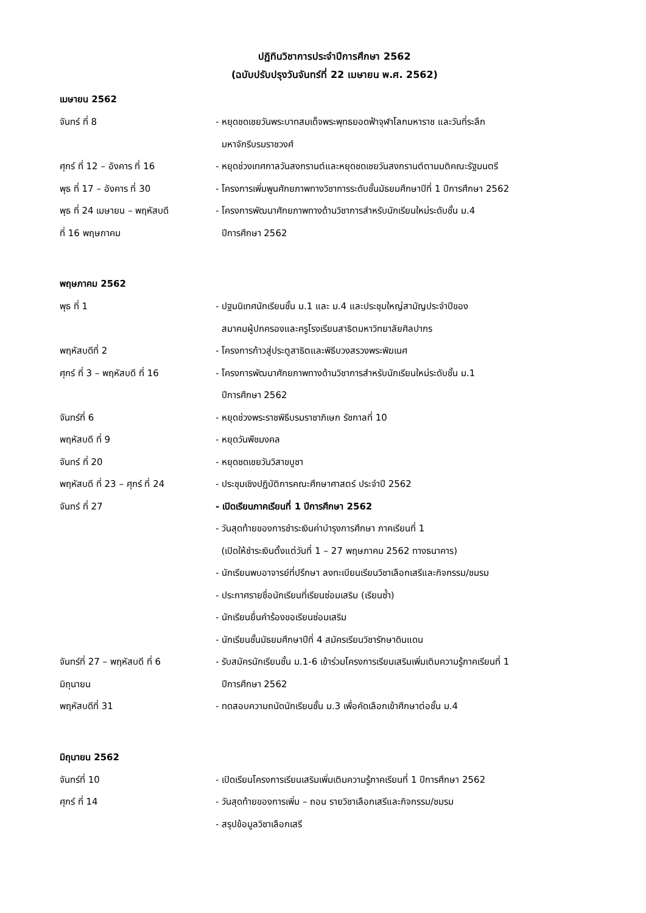ปฏิทินวิชาการประจำปีการศึกษา 2562
(ฉบับปรับปรุงวันจันทร์ที่ 22 เมษายน พ.ศ. 2562)
เมษายน 2562
จันทร์ ที่ 8 - หยุดชดเชยวันพระบาทสมเด็จพระพุทธยอดฟ้าจุฬาโลกมหาราช และวันที่ระลึก
มหาจักรีบรมราชวงศ์
ศุกร์ ที่ 12 – อังคาร ที่ 16 - หยุดช่วงเทศกาลวันสงกรานต์และหยุดชดเชยวันสงกรานต์ตามมติคณะรัฐมนตรี
พุธ ที่ 17 – อังคาร ที่ 30 - โครงการเพิ่มพูนศักยภาพทางวิชาการระดับชั้นมัธยมศึกษาปีที่ 1 ปีการศึกษา 2562
พุธ ที่ 24 เมษายน – พฤหัสบดี
ที่ 16 พฤษภาคม
- โครงการพัฒนาศักยภาพทางด้านวิชาการสำหรับนักเรียนใหม่ระดับชั้น ม.4
ปีการศึกษา 2562
พฤษภาคม 2562
พุธ ที่ 1 - ปฐมนิเทศนักเรียนชั้น ม.1 และ ม.4 และประชุมใหญ่สามัญประจำปีของ
สมาคมผู้ปกครองและครูโรงเรียนสาธิตมหาวิทยาลัยศิลปากร
พฤหัสบดีที่ 2 - โครงการก้าวสู่ประตูสาธิตและพิธีบวงสรวงพระพิฆเนศ
ศุกร์ ที่ 3 – พฤหัสบดี ที่ 16
- โครงการพัฒนาศักยภาพทางด้านวิชาการสำหรับนักเรียนใหม่ระดับชั้น ม.1
ปีการศึกษา 2562
จันทร์ที่ 6 - หยุดช่วงพระราชพิธีบรมราชาภิเษก รัชกาลที่ 10
พฤหัสบดี ที่ 9 - หยุดวันพืชมงคล
จันทร์ ที่ 20 - หยุดชดเชยวันวิสาขบูชา
พฤหัสบดี ที่ 23 – ศุกร์ ที่ 24
- ประชุมเชิงปฏิบัติการคณะศึกษาศาสตร์ ประจำปี 2562
จันทร์ ที่ 27 - เปิดเรียนภาคเรียนที่ 1 ปีการศึกษา 2562
- วันสุดท้ายของการชำระเงินค่าบำรุงการศึกษา ภาคเรียนที่ 1
(เปิดให้ชำระเงินตั้งแต่วันที่ 1 – 27 พฤษภาคม 2562 ทางธนาคาร)
- นักเรียนพบอาจารย์ที่ปรึกษา ลงทะเบียนเรียนวิชาเลือกเสรีและกิจกรรม/ชมรม
- ประกาศรายชื่อนักเรียนที่เรียนซ่อมเสริม (เรียนซ้ำ)
- นักเรียนยื่นคำร้องขอเรียนซ่อมเสริม
- นักเรียนชั้นมัธยมศึกษาปีที่ 4 สมัครเรียนวิชารักษาดินแดน
จันทร์ที่ 27 – พฤหัสบดี ที่ 6
มิถุนายน
- รับสมัครนักเรียนชั้น ม.1-6 เข้าร่วมโครงการเรียนเสริมเพิ่มเติมความรู้ภาคเรียนที่ 1
ปีการศึกษา 2562
พฤหัสบดีที่ 31 - ทดสอบความถนัดนักเรียนชั้น ม.3 เพื่อคัดเลือกเข้าศึกษาต่อชั้น ม.4
มิถุนายน 2562
จันทร์ที่ 10 - เปิดเรียนโครงการเรียนเสริมเพิ่มเติมความรู้ภาคเรียนที่ 1 ปีการศึกษา 2562
ศุกร์ ที่ 14 - วันสุดท้ายของการเพิ่ม – ถอน รายวิชาเลือกเสรีและกิจกรรม/ชมรม
- สรุปข้อมูลวิชาเลือกเสรี